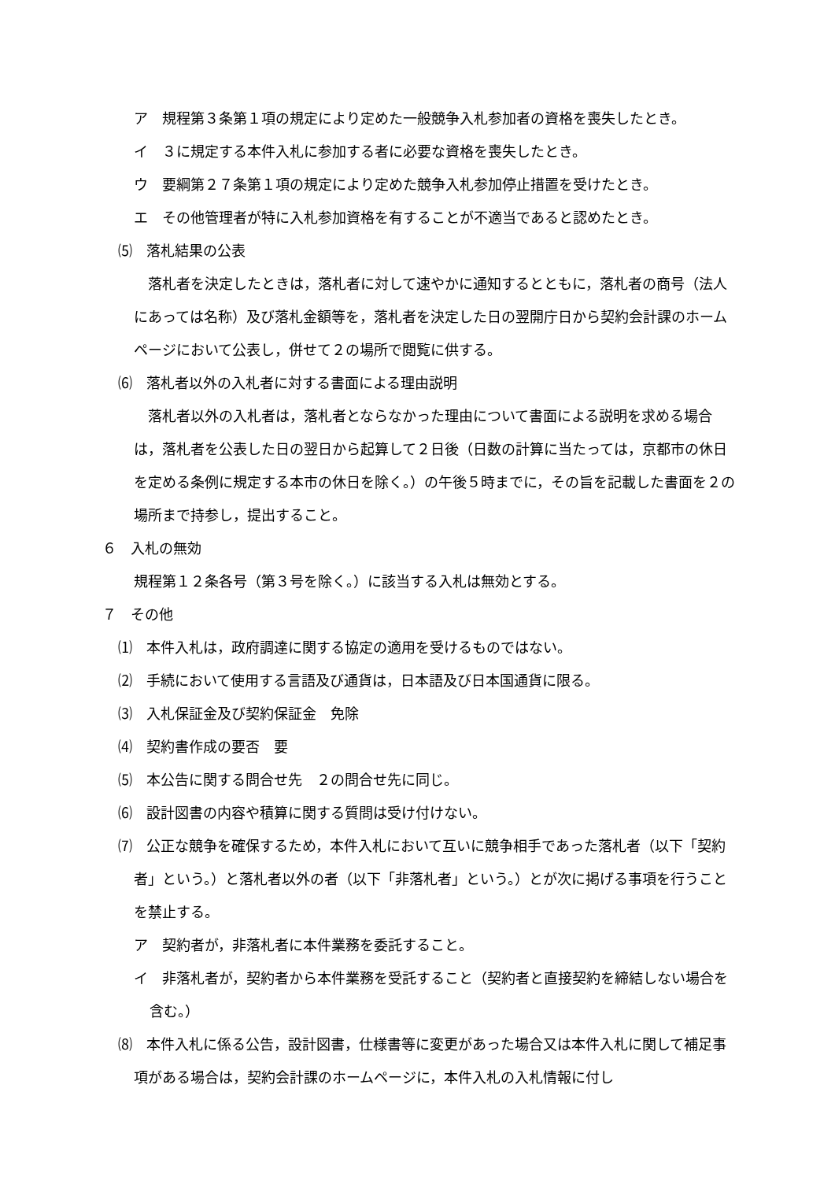ア　規程第３条第１項の規定により定めた一般競争入札参加者の資格を喪失したとき。
イ　３に規定する本件入札に参加する者に必要な資格を喪失したとき。
ウ　要綱第２７条第１項の規定により定めた競争入札参加停止措置を受けたとき。
エ　その他管理者が特に入札参加資格を有することが不適当であると認めたとき。
⑸　落札結果の公表
　落札者を決定したときは，落札者に対して速やかに通知するとともに，落札者の商号（法人にあっては名称）及び落札金額等を，落札者を決定した日の翌開庁日から契約会計課のホームページにおいて公表し，併せて２の場所で閲覧に供する。
⑹　落札者以外の入札者に対する書面による理由説明
　落札者以外の入札者は，落札者とならなかった理由について書面による説明を求める場合は，落札者を公表した日の翌日から起算して２日後（日数の計算に当たっては，京都市の休日を定める条例に規定する本市の休日を除く。）の午後５時までに，その旨を記載した書面を２の場所まで持参し，提出すること。
６　入札の無効
規程第１２条各号（第３号を除く。）に該当する入札は無効とする。
７　その他
⑴　本件入札は，政府調達に関する協定の適用を受けるものではない。
⑵　手続において使用する言語及び通貨は，日本語及び日本国通貨に限る。
⑶　入札保証金及び契約保証金　免除
⑷　契約書作成の要否　要
⑸　本公告に関する問合せ先　２の問合せ先に同じ。
⑹　設計図書の内容や積算に関する質問は受け付けない。
⑺　公正な競争を確保するため，本件入札において互いに競争相手であった落札者（以下「契約者」という。）と落札者以外の者（以下「非落札者」という。）とが次に掲げる事項を行うことを禁止する。
ア　契約者が，非落札者に本件業務を委託すること。
イ　非落札者が，契約者から本件業務を受託すること（契約者と直接契約を締結しない場合を含む。）
⑻　本件入札に係る公告，設計図書，仕様書等に変更があった場合又は本件入札に関して補足事項がある場合は，契約会計課のホームページに，本件入札の入札情報に付し